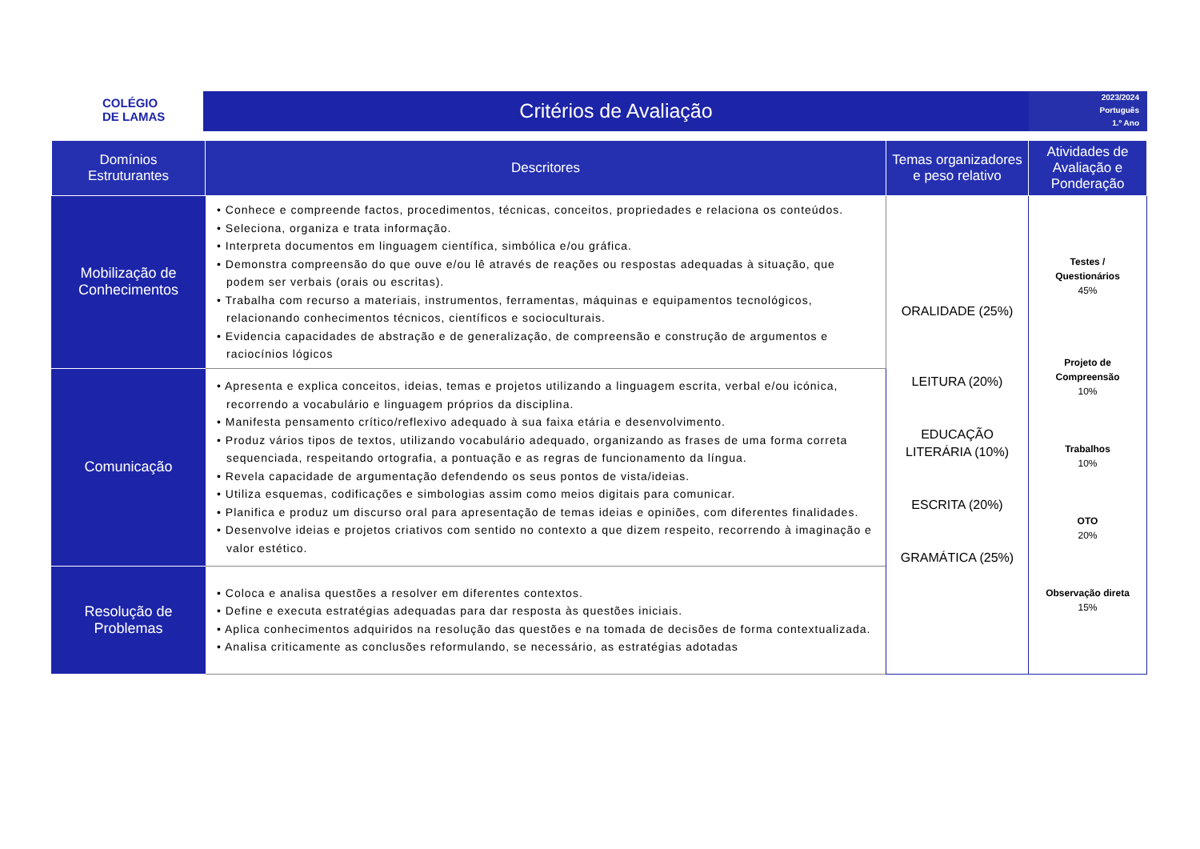COLÉGIO
DE LAMAS
Critérios de Avaliação
2023/2024
Português
1.º Ano
| Domínios Estruturantes | Descritores | Temas organizadores e peso relativo | Atividades de Avaliação e Ponderação |
| --- | --- | --- | --- |
| Mobilização de Conhecimentos | • Conhece e compreende factos, procedimentos, técnicas, conceitos, propriedades e relaciona os conteúdos. • Seleciona, organiza e trata informação. • Interpreta documentos em linguagem científica, simbólica e/ou gráfica. • Demonstra compreensão do que ouve e/ou lê através de reações ou respostas adequadas à situação, que podem ser verbais (orais ou escritas). • Trabalha com recurso a materiais, instrumentos, ferramentas, máquinas e equipamentos tecnológicos, relacionando conhecimentos técnicos, científicos e socioculturais. • Evidencia capacidades de abstração e de generalização, de compreensão e construção de argumentos e raciocínios lógicos | ORALIDADE (25%) LEITURA (20%) EDUCAÇÃO LITERÁRIA (10%) ESCRITA (20%) GRAMÁTICA (25%) | Testes / Questionários 45% Projeto de Compreensão 10% Trabalhos 10% OTO 20% Observação direta 15% |
| Comunicação | • Apresenta e explica conceitos, ideias, temas e projetos utilizando a linguagem escrita, verbal e/ou icónica, recorrendo a vocabulário e linguagem próprios da disciplina. • Manifesta pensamento crítico/reflexivo adequado à sua faixa etária e desenvolvimento. • Produz vários tipos de textos, utilizando vocabulário adequado, organizando as frases de uma forma correta sequenciada, respeitando ortografia, a pontuação e as regras de funcionamento da língua. • Revela capacidade de argumentação defendendo os seus pontos de vista/ideias. • Utiliza esquemas, codificações e simbologias assim como meios digitais para comunicar. • Planifica e produz um discurso oral para apresentação de temas ideias e opiniões, com diferentes finalidades. • Desenvolve ideias e projetos criativos com sentido no contexto a que dizem respeito, recorrendo à imaginação e valor estético. | | |
| Resolução de Problemas | • Coloca e analisa questões a resolver em diferentes contextos. • Define e executa estratégias adequadas para dar resposta às questões iniciais. • Aplica conhecimentos adquiridos na resolução das questões e na tomada de decisões de forma contextualizada. • Analisa criticamente as conclusões reformulando, se necessário, as estratégias adotadas | | |